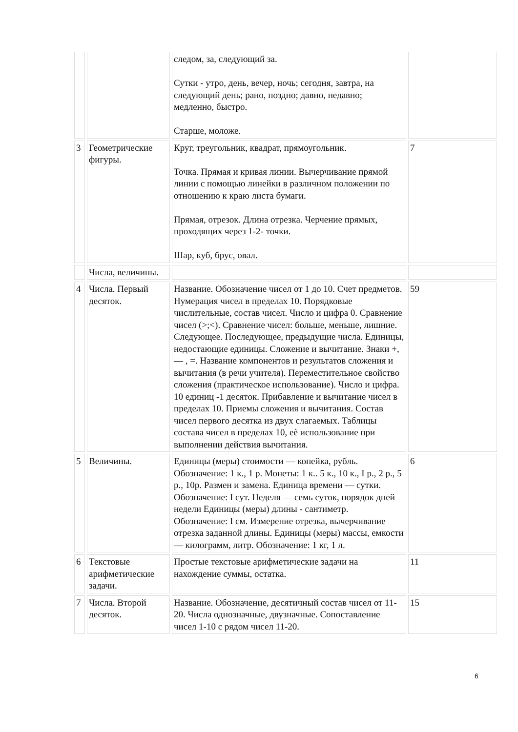| | | следом, за, следующий за. Сутки - утро, день, вечер, ночь; сегодня, завтра, на следующий день; рано, поздно; давно, недавно; медленно, быстро. Старше, моложе. | |
| 3 | Геометрические фигуры. | Круг, треугольник, квадрат, прямоугольник. Точка. Прямая и кривая линии. Вычерчивание прямой линии с помощью линейки в различном положении по отношению к краю листа бумаги. Прямая, отрезок. Длина отрезка. Черчение прямых, проходящих через 1-2- точки. Шар, куб, брус, овал. | 7 |
| | Числа, величины. | | |
| 4 | Числа. Первый десяток. | Название. Обозначение чисел от 1 до 10. Счет предметов. Нумерация чисел в пределах 10. Порядковые числительные, состав чисел. Число и цифра 0. Сравнение чисел (>;<). Сравнение чисел: больше, меньше, лишние. Следующее. Последующее, предыдущие числа. Единицы, недостающие единицы. Сложение и вычитание. Знаки +, — , =. Название компонентов и результатов сложения и вычитания (в речи учителя). Переместительное свойство сложения (практическое использование). Число и цифра. 10 единиц -1 десяток. Прибавление и вычитание чисел в пределах 10. Приемы сложения и вычитания. Состав чисел первого десятка из двух слагаемых. Таблицы состава чисел в пределах 10, еѐ использование при выполнении действия вычитания. | 59 |
| 5 | Величины. | Единицы (меры) стоимости — копейка, рубль. Обозначение: 1 к., 1 р. Монеты: 1 к.. 5 к., 10 к., I р., 2 р., 5 р., 10р. Размен и замена. Единица времени — сутки. Обозначение: I сут. Неделя — семь суток, порядок дней недели Единицы (меры) длины - сантиметр. Обозначение: I см. Измерение отрезка, вычерчивание отрезка заданной длины. Единицы (меры) массы, емкости — килограмм, литр. Обозначение: 1 кг, 1 л. | 6 |
| 6 | Текстовые арифметические задачи. | Простые текстовые арифметические задачи на нахождение суммы, остатка. | 11 |
| 7 | Числа. Второй десяток. | Название. Обозначение, десятичный состав чисел от 11-20. Числа однозначные, двузначные. Сопоставление чисел 1-10 с рядом чисел 11-20. | 15 |
6